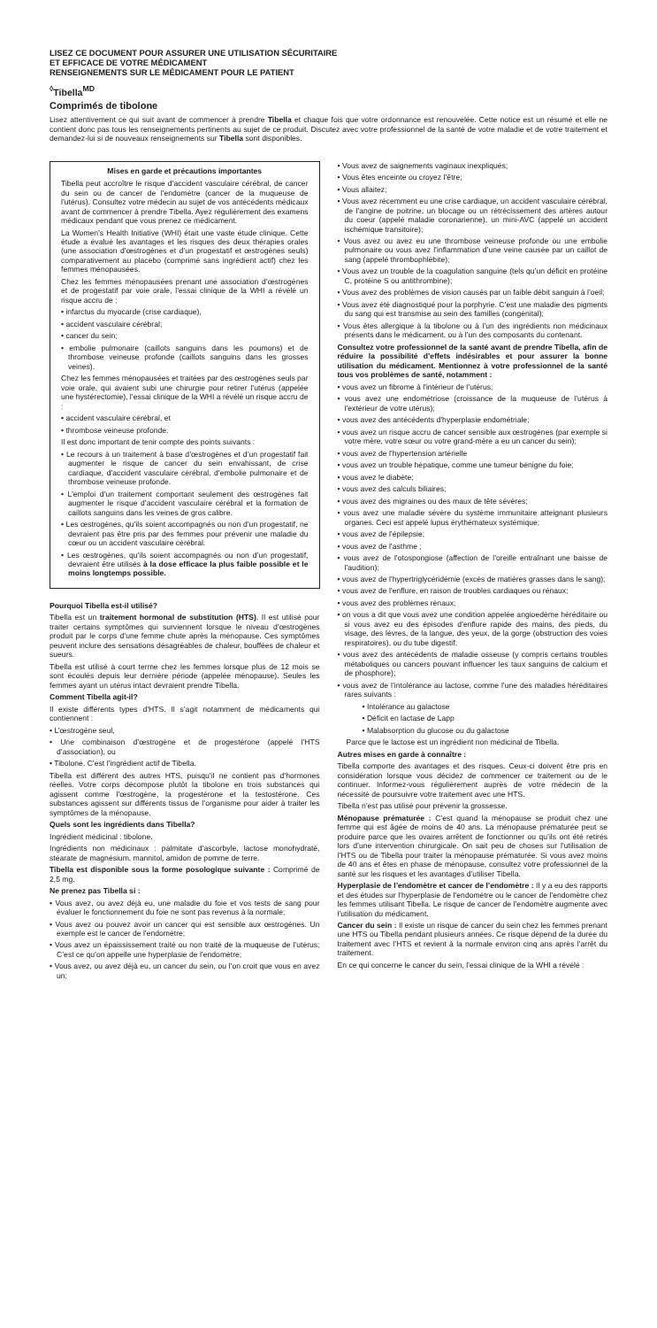LISEZ CE DOCUMENT POUR ASSURER UNE UTILISATION SÉCURITAIRE
ET EFFICACE DE VOTRE MÉDICAMENT
RENSEIGNEMENTS SUR LE MÉDICAMENT POUR LE PATIENT
<sup>◊</sup>Tibella<sup>MD</sup>
Comprimés de tibolone
Lisez attentivement ce qui suit avant de commencer à prendre Tibella et chaque fois que votre ordonnance est renouvelée. Cette notice est un résumé et elle ne contient donc pas tous les renseignements pertinents au sujet de ce produit. Discutez avec votre professionnel de la santé de votre maladie et de votre traitement et demandez-lui si de nouveaux renseignements sur Tibella sont disponibles.
Mises en garde et précautions importantes
Tibella peut accroître le risque d’accident vasculaire cérébral, de cancer du sein ou de cancer de l’endomètre (cancer de la muqueuse de l’utérus). Consultez votre médecin au sujet de vos antécédents médicaux avant de commencer à prendre Tibella. Ayez régulièrement des examens médicaux pendant que vous prenez ce médicament.
La Women’s Health Initiative (WHI) était une vaste étude clinique. Cette étude a évalué les avantages et les risques des deux thérapies orales (une association d’œstrogènes et d’un progestatif et œstrogènes seuls) comparativement au placebo (comprimé sans ingrédient actif) chez les femmes ménopausées.
Chez les femmes ménopausées prenant une association d’œstrogènes et de progestatif par voie orale, l’essai clinique de la WHI a révélé un risque accru de :
• infarctus du myocarde (crise cardiaque),
• accident vasculaire cérébral;
• cancer du sein;
• embolie pulmonaire (caillots sanguins dans les poumons) et de thrombose veineuse profonde (caillots sanguins dans les grosses veines).
Chez les femmes ménopausées et traitées par des œstrogènes seuls par voie orale, qui avaient subi une chirurgie pour retirer l’utérus (appelée une hystérectomie), l’essai clinique de la WHI a révélé un risque accru de :
• accident vasculaire cérébral, et
• thrombose veineuse profonde.
Il est donc important de tenir compte des points suivants :
• Le recours à un traitement à base d’œstrogènes et d’un progestatif fait augmenter le risque de cancer du sein envahissant, de crise cardiaque, d’accident vasculaire cérébral, d’embolie pulmonaire et de thrombose veineuse profonde.
• L’emploi d’un traitement comportant seulement des œstrogènes fait augmenter le risque d’accident vasculaire cérébral et la formation de caillots sanguins dans les veines de gros calibre.
• Les œstrogènes, qu’ils soient accompagnés ou non d’un progestatif, ne devraient pas être pris par des femmes pour prévenir une maladie du cœur ou un accident vasculaire cérébral.
• Les œstrogènes, qu’ils soient accompagnés ou non d’un progestatif, devraient être utilisés à la dose efficace la plus faible possible et le moins longtemps possible.
Pourquoi Tibella est-il utilisé?
Tibella est un traitement hormonal de substitution (HTS). Il est utilisé pour traiter certains symptômes qui surviennent lorsque le niveau d’œstrogènes produit par le corps d’une femme chute après la ménopause. Ces symptômes peuvent inclure des sensations désagréables de chaleur, bouffées de chaleur et sueurs.
Tibella est utilisé à court terme chez les femmes lorsque plus de 12 mois se sont écoulés depuis leur dernière période (appelée ménopause). Seules les femmes ayant un utérus intact devraient prendre Tibella.
Comment Tibella agit-il?
Il existe différents types d’HTS. Il s’agit notamment de médicaments qui contiennent :
• L’œstrogène seul,
• Une combinaison d’œstrogène et de progestérone (appelé l’HTS d’association), ou
• Tibolone. C’est l’ingrédient actif de Tibella.
Tibella est différent des autres HTS, puisqu’il ne contient pas d’hormones réelles. Votre corps décompose plutôt la tibolone en trois substances qui agissent comme l’œstrogène, la progestérone et la testostérone. Ces substances agissent sur différents tissus de l’organisme pour aider à traiter les symptômes de la ménopause.
Quels sont les ingrédients dans Tibella?
Ingrédient médicinal : tibolone.
Ingrédients non médicinaux : palmitate d’ascorbyle, lactose monohydraté, stéarate de magnésium, mannitol, amidon de pomme de terre.
Tibella est disponible sous la forme posologique suivante : Comprimé de 2,5 mg.
Ne prenez pas Tibella si :
• Vous avez, ou avez déjà eu, une maladie du foie et vos tests de sang pour évaluer le fonctionnement du foie ne sont pas revenus à la normale;
• Vous avez ou pouvez avoir un cancer qui est sensible aux œstrogènes. Un exemple est le cancer de l’endomètre;
• Vous avez un épaississement traité ou non traité de la muqueuse de l’utérus; C’est ce qu’on appelle une hyperplasie de l’endomètre;
• Vous avez, ou avez déjà eu, un cancer du sein, ou l’on croit que vous en avez un;
• Vous avez de saignements vaginaux inexpliqués;
• Vous êtes enceinte ou croyez l’être;
• Vous allaitez;
• Vous avez récemment eu une crise cardiaque, un accident vasculaire cérébral, de l’angine de poitrine, un blocage ou un rétrécissement des artères autour du coeur (appelé maladie coronarienne), un mini-AVC (appelé un accident ischémique transitoire);
• Vous avez ou avez eu une thrombose veineuse profonde ou une embolie pulmonaire ou vous avez l’inflammation d’une veine causée par un caillot de sang (appelé thrombophlébite);
• Vous avez un trouble de la coagulation sanguine (tels qu’un déficit en protéine C, protéine S ou antithrombine);
• Vous avez des problèmes de vision causés par un faible débit sanguin à l’oeil;
• Vous avez été diagnostiqué pour la porphyrie. C’est une maladie des pigments du sang qui est transmise au sein des familles (congénital);
• Vous êtes allergique à la tibolone ou à l’un des ingrédients non médicinaux présents dans le médicament, ou à l’un des composants du contenant.
Consultez votre professionnel de la santé avant de prendre Tibella, afin de réduire la possibilité d’effets indésirables et pour assurer la bonne utilisation du médicament. Mentionnez à votre professionnel de la santé tous vos problèmes de santé, notamment :
• vous avez un fibrome à l’intérieur de l’utérus;
• vous avez une endométriose (croissance de la muqueuse de l’utérus à l’extérieur de votre utérus);
• vous avez des antécédents d’hyperplasie endométriale;
• vous avez un risque accru de cancer sensible aux œstrogènes (par exemple si votre mère, votre sœur ou votre grand-mère a eu un cancer du sein);
• vous avez de l’hypertension artérielle
• vous avez un trouble hépatique, comme une tumeur bénigne du foie;
• vous avez le diabète;
• vous avez des calculs biliaires;
• vous avez des migraines ou des maux de tête sévères;
• vous avez une maladie sévère du système immunitaire atteignant plusieurs organes. Ceci est appelé lupus érythémateux systémique;
• vous avez de l’épilepsie;
• vous avez de l’asthme ;
• vous avez de l’otospongiose (affection de l’oreille entraînant une baisse de l’audition);
• vous avez de l’hypertriglycéridémie (excès de matières grasses dans le sang);
• vous avez de l’enflure, en raison de troubles cardiaques ou rénaux;
• vous avez des problèmes rénaux;
• on vous a dit que vous avez une condition appelée angioedème héréditaire ou si vous avez eu des épisodes d’enflure rapide des mains, des pieds, du visage, des lèvres, de la langue, des yeux, de la gorge (obstruction des voies respiratoires), ou du tube digestif;
• vous avez des antécédents de maladie osseuse (y compris certains troubles métaboliques ou cancers pouvant influencer les taux sanguins de calcium et de phosphore);
• vous avez de l’intolérance au lactose, comme l’une des maladies héréditaires rares suivants :
• Intolérance au galactose
• Déficit en lactase de Lapp
• Malabsorption du glucose ou du galactose
Parce que le lactose est un ingrédient non médicinal de Tibella.
Autres mises en garde à connaître :
Tibella comporte des avantages et des risques. Ceux-ci doivent être pris en considération lorsque vous décidez de commencer ce traitement ou de le continuer. Informez-vous régulièrement auprès de votre médecin de la nécessité de poursuivre votre traitement avec une HTS.
Tibella n’est pas utilisé pour prévenir la grossesse.
Ménopause prématurée : C’est quand la ménopause se produit chez une femme qui est âgée de moins de 40 ans. La ménopause prématurée peut se produire parce que les ovaires arrêtent de fonctionner ou qu’ils ont été retirés lors d’une intervention chirurgicale. On sait peu de choses sur l’utilisation de l’HTS ou de Tibella pour traiter la ménopause prématurée. Si vous avez moins de 40 ans et êtes en phase de ménopause, consultez votre professionnel de la santé sur les risques et les avantages d’utiliser Tibella.
Hyperplasie de l’endomètre et cancer de l’endomètre : Il y a eu des rapports et des études sur l’hyperplasie de l’endomètre ou le cancer de l’endomètre chez les femmes utilisant Tibella. Le risque de cancer de l’endomètre augmente avec l’utilisation du médicament.
Cancer du sein : Il existe un risque de cancer du sein chez les femmes prenant une HTS ou Tibella pendant plusieurs années. Ce risque dépend de la durée du traitement avec l’HTS et revient à la normale environ cinq ans après l’arrêt du traitement.
En ce qui concerne le cancer du sein, l’essai clinique de la WHI a révélé :